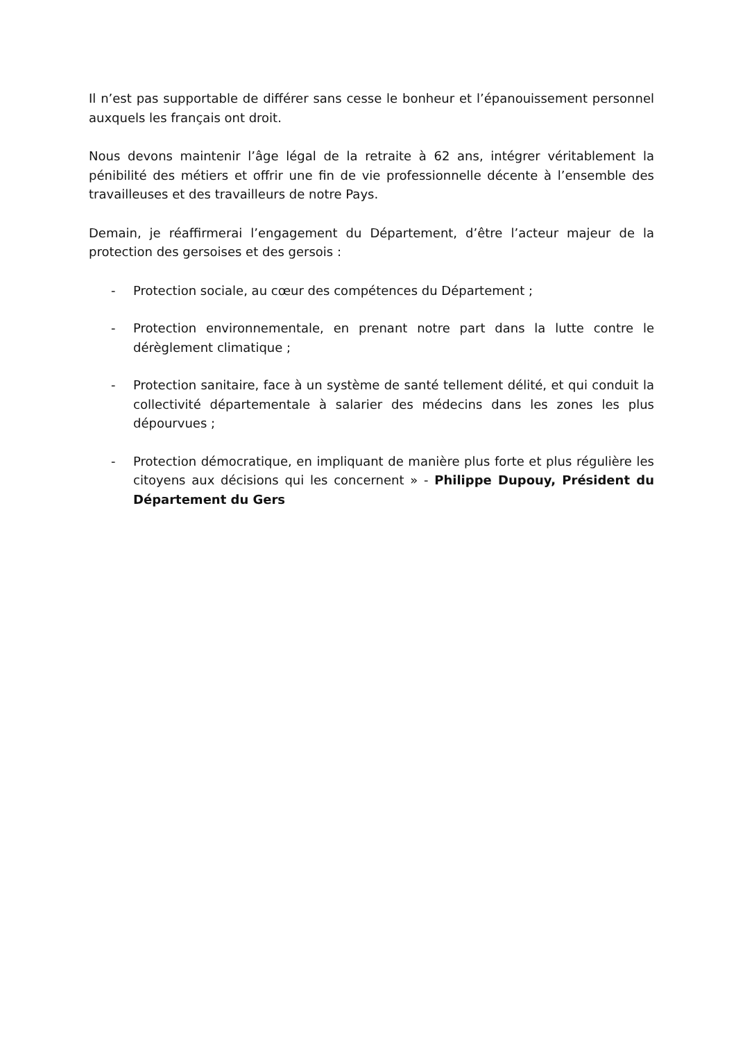Il n’est pas supportable de différer sans cesse le bonheur et l’épanouissement personnel auxquels les français ont droit.
Nous devons maintenir l’âge légal de la retraite à 62 ans, intégrer véritablement la pénibilité des métiers et offrir une fin de vie professionnelle décente à l’ensemble des travailleuses et des travailleurs de notre Pays.
Demain, je réaffirmerai l’engagement du Département, d’être l’acteur majeur de la protection des gersoises et des gersois :
- Protection sociale, au cœur des compétences du Département ;
- Protection environnementale, en prenant notre part dans la lutte contre le dérèglement climatique ;
- Protection sanitaire, face à un système de santé tellement délité, et qui conduit la collectivité départementale à salarier des médecins dans les zones les plus dépourvues ;
- Protection démocratique, en impliquant de manière plus forte et plus régulière les citoyens aux décisions qui les concernent » - Philippe Dupouy, Président du Département du Gers